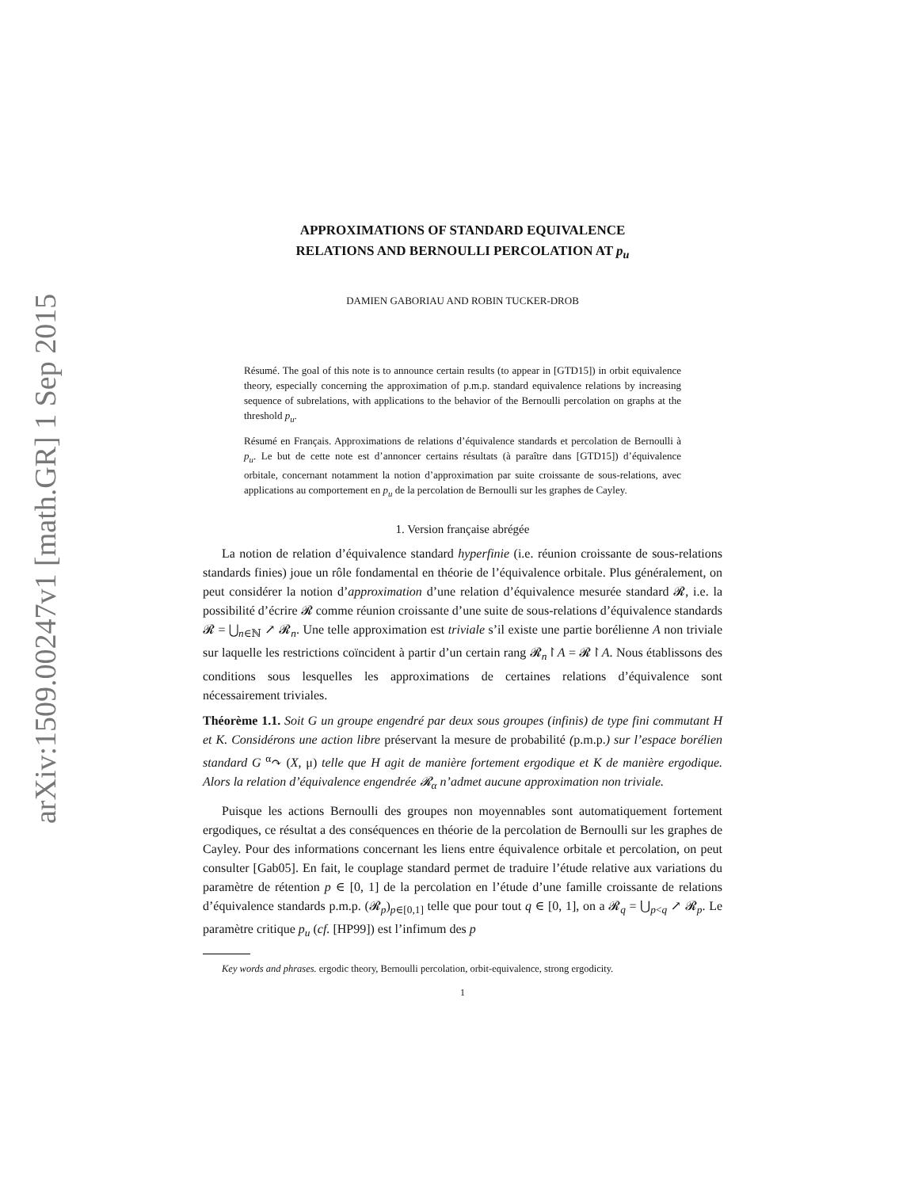arXiv:1509.00247v1 [math.GR] 1 Sep 2015
APPROXIMATIONS OF STANDARD EQUIVALENCE
RELATIONS AND BERNOULLI PERCOLATION AT p<sub>u</sub>
DAMIEN GABORIAU AND ROBIN TUCKER-DROB
Résumé. The goal of this note is to announce certain results (to appear in [GTD15]) in orbit equivalence theory, especially concerning the approximation of p.m.p. standard equivalence relations by increasing sequence of subrelations, with applications to the behavior of the Bernoulli percolation on graphs at the threshold p<sub>u</sub>.
Résumé en Français. Approximations de relations d’équivalence standards et percolation de Bernoulli à p<sub>u</sub>. Le but de cette note est d’annoncer certains résultats (à paraître dans [GTD15]) d’équivalence orbitale, concernant notamment la notion d’approximation par suite croissante de sous-relations, avec applications au comportement en p<sub>u</sub> de la percolation de Bernoulli sur les graphes de Cayley.
1. Version française abrégée
La notion de relation d’équivalence standard hyperfinie (i.e. réunion croissante de sous-relations standards finies) joue un rôle fondamental en théorie de l’équivalence orbitale. Plus généralement, on peut considérer la notion d’approximation d’une relation d’équivalence mesurée standard 𝓡, i.e. la possibilité d’écrire 𝓡 comme réunion croissante d’une suite de sous-relations d’équivalence standards 𝓡 = ⋃<sub>n∈ℕ</sub> ↗ 𝓡<sub>n</sub>. Une telle approximation est triviale s’il existe une partie borélienne A non triviale sur laquelle les restrictions coïncident à partir d’un certain rang 𝓡<sub>n</sub>↾A = 𝓡↾A. Nous établissons des conditions sous lesquelles les approximations de certaines relations d’équivalence sont nécessairement triviales.
Théorème 1.1. Soit G un groupe engendré par deux sous groupes (infinis) de type fini commutant H et K. Considérons une action libre préservant la mesure de probabilité (p.m.p.) sur l’espace borélien standard G <sup>α</sup>↷ (X, μ) telle que H agit de manière fortement ergodique et K de manière ergodique. Alors la relation d’équivalence engendrée 𝓡<sub>α</sub> n’admet aucune approximation non triviale.
Puisque les actions Bernoulli des groupes non moyennables sont automatiquement fortement ergodiques, ce résultat a des conséquences en théorie de la percolation de Bernoulli sur les graphes de Cayley. Pour des informations concernant les liens entre équivalence orbitale et percolation, on peut consulter [Gab05]. En fait, le couplage standard permet de traduire l’étude relative aux variations du paramètre de rétention p ∈ [0, 1] de la percolation en l’étude d’une famille croissante de relations d’équivalence standards p.m.p. (𝓡<sub>p</sub>)<sub>p∈[0,1]</sub> telle que pour tout q ∈ [0, 1], on a 𝓡<sub>q</sub> = ⋃<sub>p<q</sub> ↗ 𝓡<sub>p</sub>. Le paramètre critique p<sub>u</sub> (cf. [HP99]) est l’infimum des p
Key words and phrases. ergodic theory, Bernoulli percolation, orbit-equivalence, strong ergodicity.
1